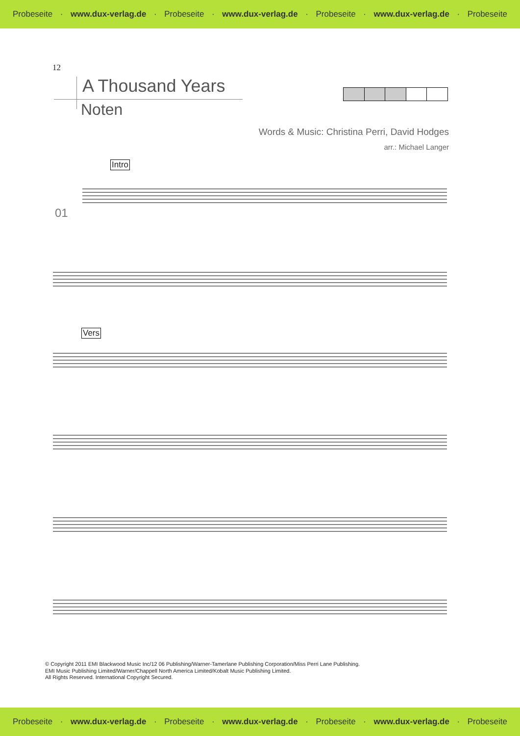Probeseite · www.dux-verlag.de · Probeseite · www.dux-verlag.de · Probeseite · www.dux-verlag.de · Probeseite
12
A Thousand Years
Noten
Words & Music: Christina Perri, David Hodges
arr.: Michael Langer
Intro
01
Vers
© Copyright 2011 EMI Blackwood Music Inc/12 06 Publishing/Warner-Tamerlane Publishing Corporation/Miss Perri Lane Publishing.
EMI Music Publishing Limited/Warner/Chappell North America Limited/Kobalt Music Publishing Limited.
All Rights Reserved. International Copyright Secured.
Probeseite · www.dux-verlag.de · Probeseite · www.dux-verlag.de · Probeseite · www.dux-verlag.de · Probeseite